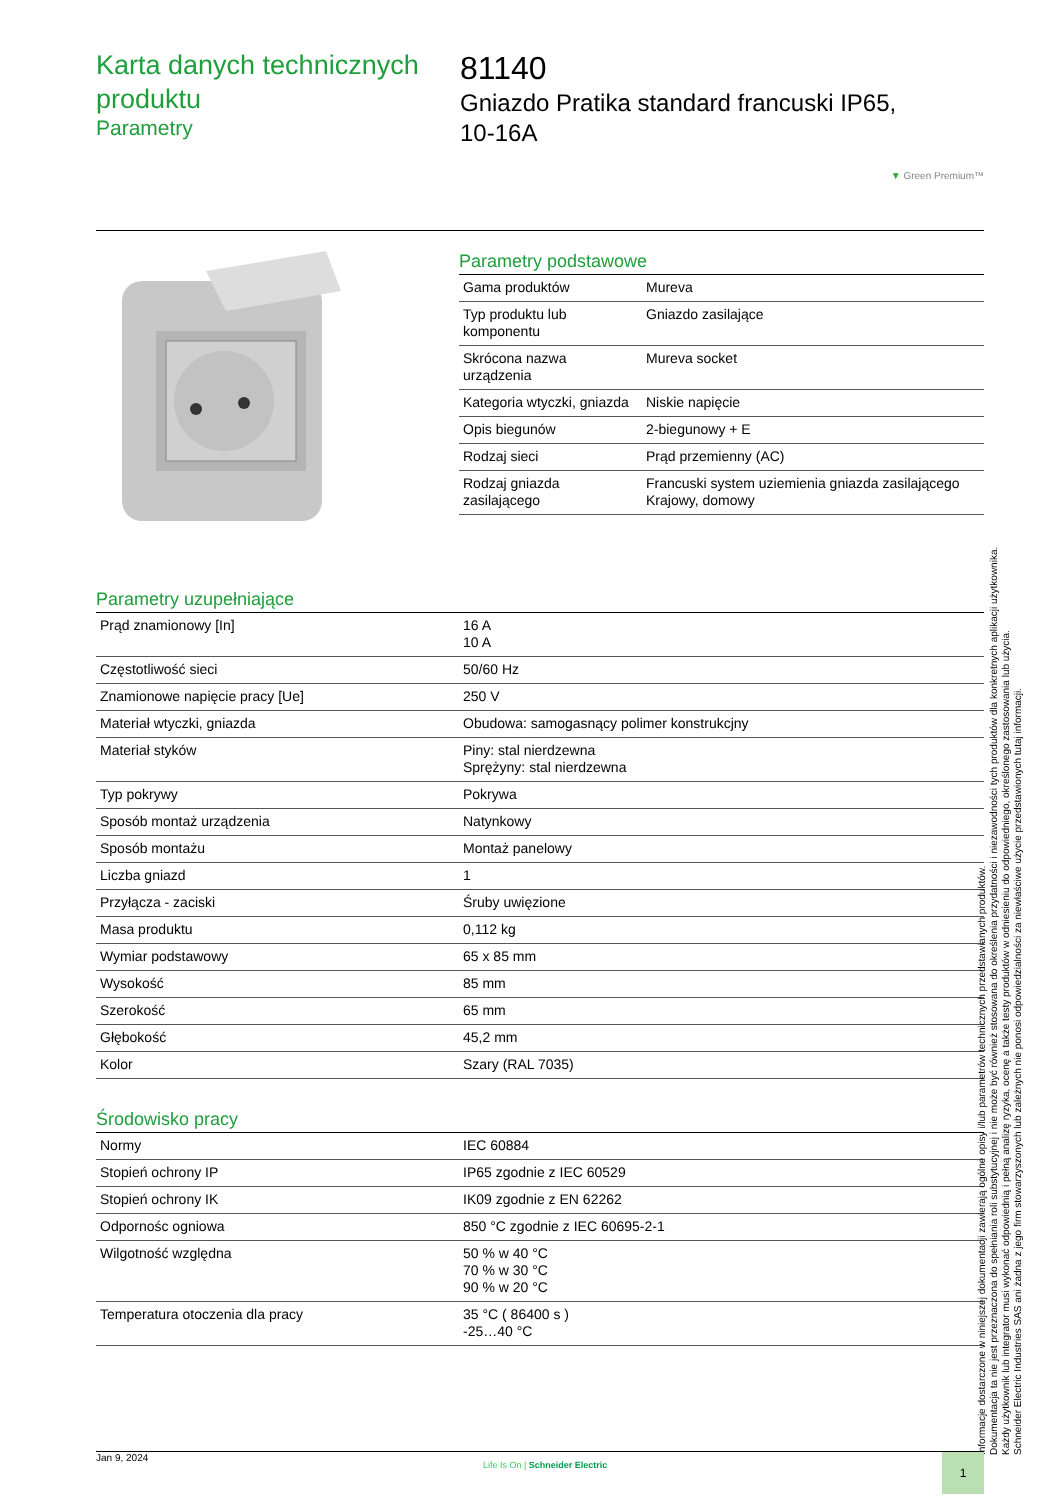Karta danych technicznych produktu
Parametry
81140
Gniazdo Pratika standard francuski IP65,
10-16A
▼ Green Premium™
Parametry podstawowe
| Gama produktów | Mureva |
| Typ produktu lub komponentu | Gniazdo zasilające |
| Skrócona nazwa urządzenia | Mureva socket |
| Kategoria wtyczki, gniazda | Niskie napięcie |
| Opis biegunów | 2-biegunowy + E |
| Rodzaj sieci | Prąd przemienny (AC) |
| Rodzaj gniazda zasilającego | Francuski system uziemienia gniazda zasilającego Krajowy, domowy |
Parametry uzupełniające
| Prąd znamionowy [In] | 16 A 10 A |
| Częstotliwość sieci | 50/60 Hz |
| Znamionowe napięcie pracy [Ue] | 250 V |
| Materiał wtyczki, gniazda | Obudowa: samogasnący polimer konstrukcjny |
| Materiał styków | Piny: stal nierdzewna Sprężyny: stal nierdzewna |
| Typ pokrywy | Pokrywa |
| Sposób montaż urządzenia | Natynkowy |
| Sposób montażu | Montaż panelowy |
| Liczba gniazd | 1 |
| Przyłącza - zaciski | Śruby uwięzione |
| Masa produktu | 0,112 kg |
| Wymiar podstawowy | 65 x 85 mm |
| Wysokość | 85 mm |
| Szerokość | 65 mm |
| Głębokość | 45,2 mm |
| Kolor | Szary (RAL 7035) |
Środowisko pracy
| Normy | IEC 60884 |
| Stopień ochrony IP | IP65 zgodnie z IEC 60529 |
| Stopień ochrony IK | IK09 zgodnie z EN 62262 |
| Odpornośc ogniowa | 850 °C zgodnie z IEC 60695-2-1 |
| Wilgotność względna | 50 % w 40 °C 70 % w 30 °C 90 % w 20 °C |
| Temperatura otoczenia dla pracy | 35 °C ( 86400 s ) -25…40 °C |
Informacje dostarczone w niniejszej dokumentacji zawierają ogólne opisy i/lub parametrów technicznych przedstawianych produktów.
Dokumentacja ta nie jest przeznaczona do spełniania roli substytucyjnej i nie może być również stosowana do określenia przydatności i niezawodności tych produktów dla konkretnych aplikacji użytkownika.
Każdy użytkownik lub integrator musi wykonać odpowiednią i pełną analizę ryzyka, ocenę a także testy produktów w odniesieniu do odpowiedniego, określonego zastosowania lub użycia.
Schneider Electric Industries SAS ani żadna z jego firm stowarzyszonych lub zależnych nie ponosi odpowiedzialności za niewłaściwe użycie przedstawionych tutaj informacji.
Jan 9, 2024 Life Is On | Schneider Electric 1